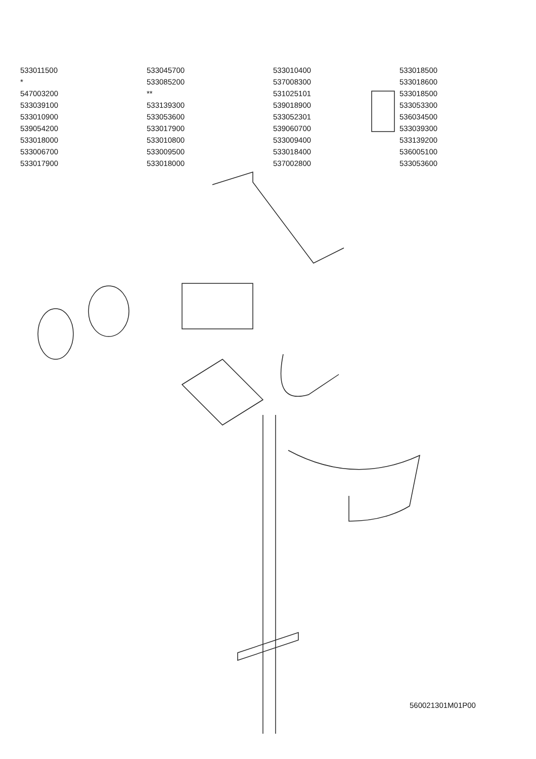533011500 533045700 533010400 533018500 * 533085200 537008300 533018600 547003200 ** 531025101 533018500 533039100 533139300 539018900 533053300 533010900 533053600 533052301 536034500 539054200 533017900 539060700 533039300 533018000 533010800 533009400 533139200 533006700 533009500 533018400 536005100 533017900 533018000 537002800 533053600
560021301M01P00